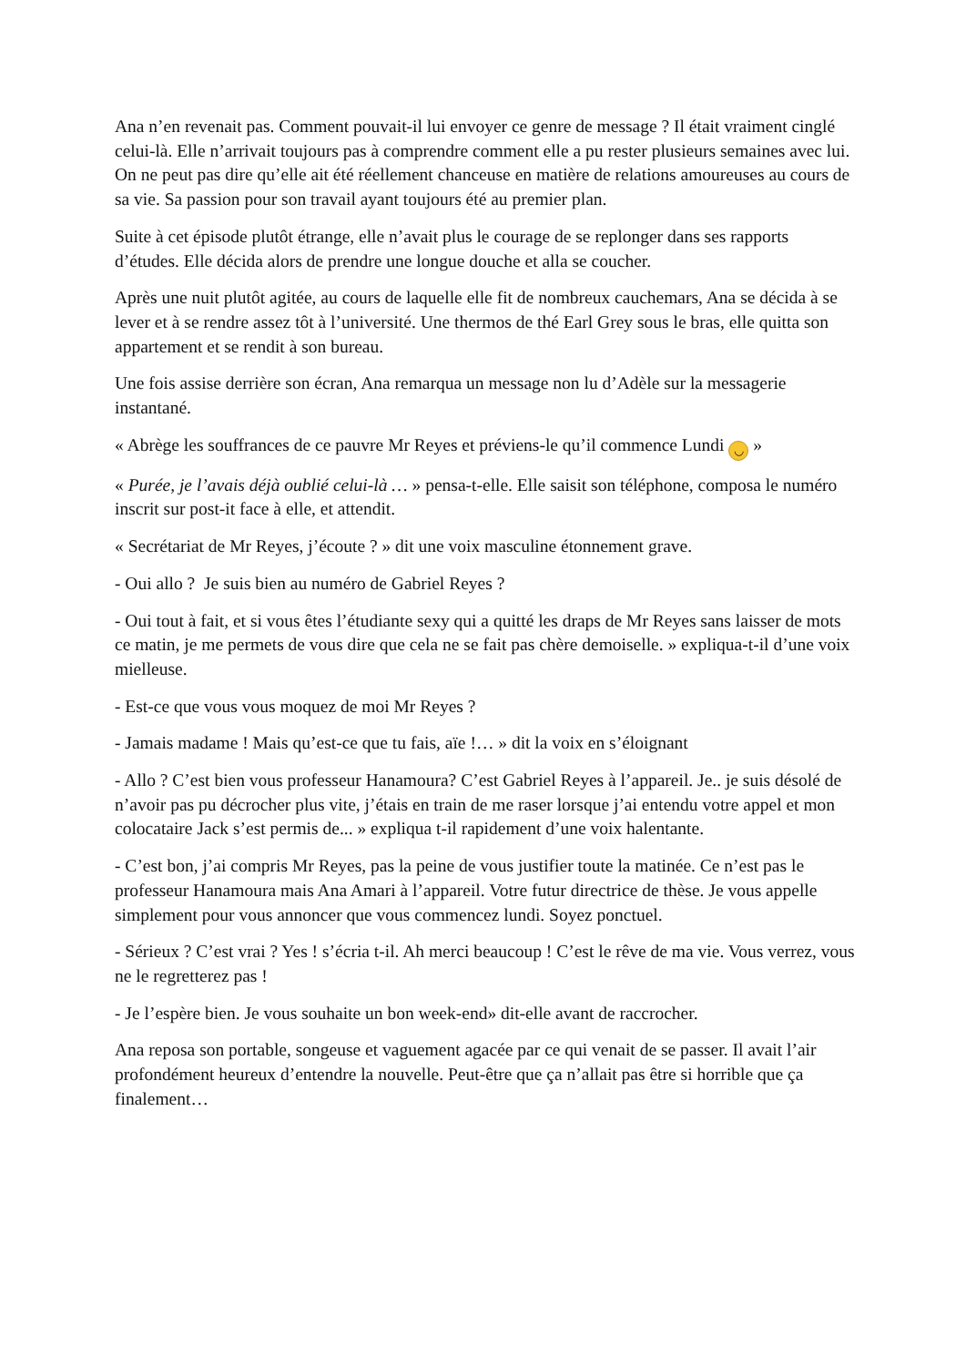Ana n’en revenait pas. Comment pouvait-il lui envoyer ce genre de message ? Il était vraiment cinglé celui-là. Elle n’arrivait toujours pas à comprendre comment elle a pu rester plusieurs semaines avec lui. On ne peut pas dire qu’elle ait été réellement chanceuse en matière de relations amoureuses au cours de sa vie. Sa passion pour son travail ayant toujours été au premier plan.
Suite à cet épisode plutôt étrange, elle n’avait plus le courage de se replonger dans ses rapports d’études. Elle décida alors de prendre une longue douche et alla se coucher.
Après une nuit plutôt agitée, au cours de laquelle elle fit de nombreux cauchemars, Ana se décida à se lever et à se rendre assez tôt à l’université. Une thermos de thé Earl Grey sous le bras, elle quitta son appartement et se rendit à son bureau.
Une fois assise derrière son écran, Ana remarqua un message non lu d’Adèle sur la messagerie instantané.
« Abrège les souffrances de ce pauvre Mr Reyes et préviens-le qu’il commence Lundi ◡ »
« Purée, je l’avais déjà oublié celui-là … » pensa-t-elle. Elle saisit son téléphone, composa le numéro inscrit sur post-it face à elle, et attendit.
« Secrétariat de Mr Reyes, j’écoute ? » dit une voix masculine étonnement grave.
- Oui allo ? Je suis bien au numéro de Gabriel Reyes ?
- Oui tout à fait, et si vous êtes l’étudiante sexy qui a quitté les draps de Mr Reyes sans laisser de mots ce matin, je me permets de vous dire que cela ne se fait pas chère demoiselle. » expliqua-t-il d’une voix mielleuse.
- Est-ce que vous vous moquez de moi Mr Reyes ?
- Jamais madame ! Mais qu’est-ce que tu fais, aïe !… » dit la voix en s’éloignant
- Allo ? C’est bien vous professeur Hanamoura? C’est Gabriel Reyes à l’appareil. Je.. je suis désolé de n’avoir pas pu décrocher plus vite, j’étais en train de me raser lorsque j’ai entendu votre appel et mon colocataire Jack s’est permis de... » expliqua t-il rapidement d’une voix halentante.
- C’est bon, j’ai compris Mr Reyes, pas la peine de vous justifier toute la matinée. Ce n’est pas le professeur Hanamoura mais Ana Amari à l’appareil. Votre futur directrice de thèse. Je vous appelle simplement pour vous annoncer que vous commencez lundi. Soyez ponctuel.
- Sérieux ? C’est vrai ? Yes ! s’écria t-il. Ah merci beaucoup ! C’est le rêve de ma vie. Vous verrez, vous ne le regretterez pas !
- Je l’espère bien. Je vous souhaite un bon week-end» dit-elle avant de raccrocher.
Ana reposa son portable, songeuse et vaguement agacée par ce qui venait de se passer. Il avait l’air profondément heureux d’entendre la nouvelle. Peut-être que ça n’allait pas être si horrible que ça finalement…